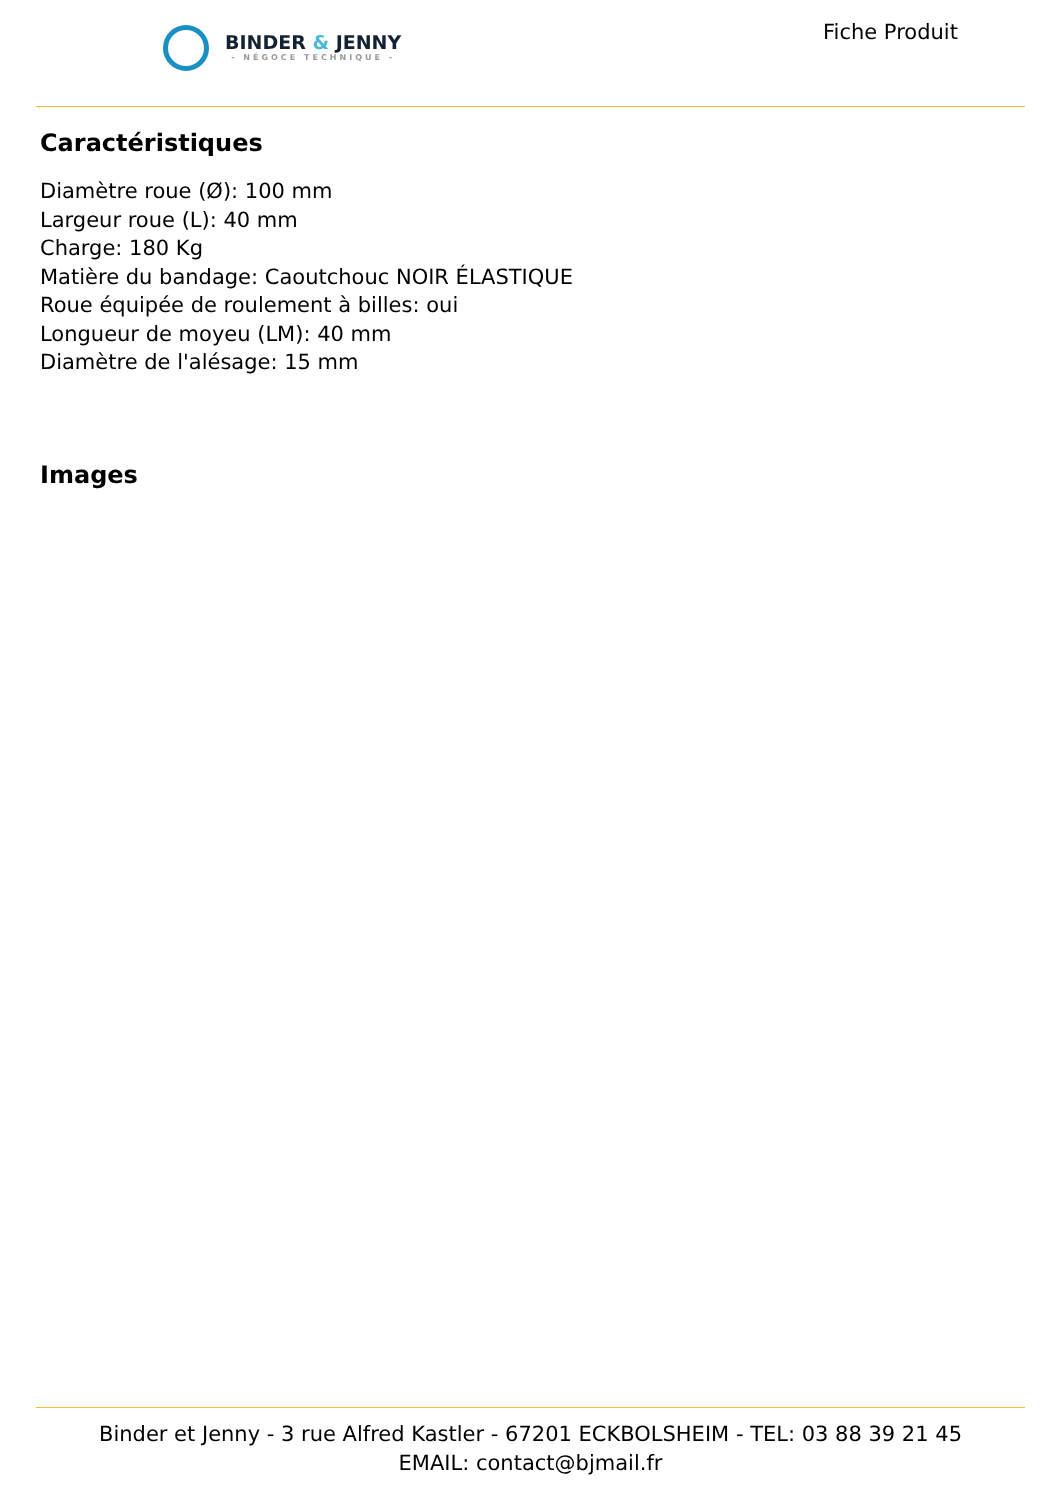BINDER & JENNY
- NÉGOCE TECHNIQUE -
Fiche Produit
Caractéristiques
Diamètre roue (Ø): 100 mm
Largeur roue (L): 40 mm
Charge: 180 Kg
Matière du bandage: Caoutchouc NOIR ÉLASTIQUE
Roue équipée de roulement à billes: oui
Longueur de moyeu (LM): 40 mm
Diamètre de l'alésage: 15 mm
Images
Binder et Jenny - 3 rue Alfred Kastler - 67201 ECKBOLSHEIM - TEL: 03 88 39 21 45
EMAIL: contact@bjmail.fr